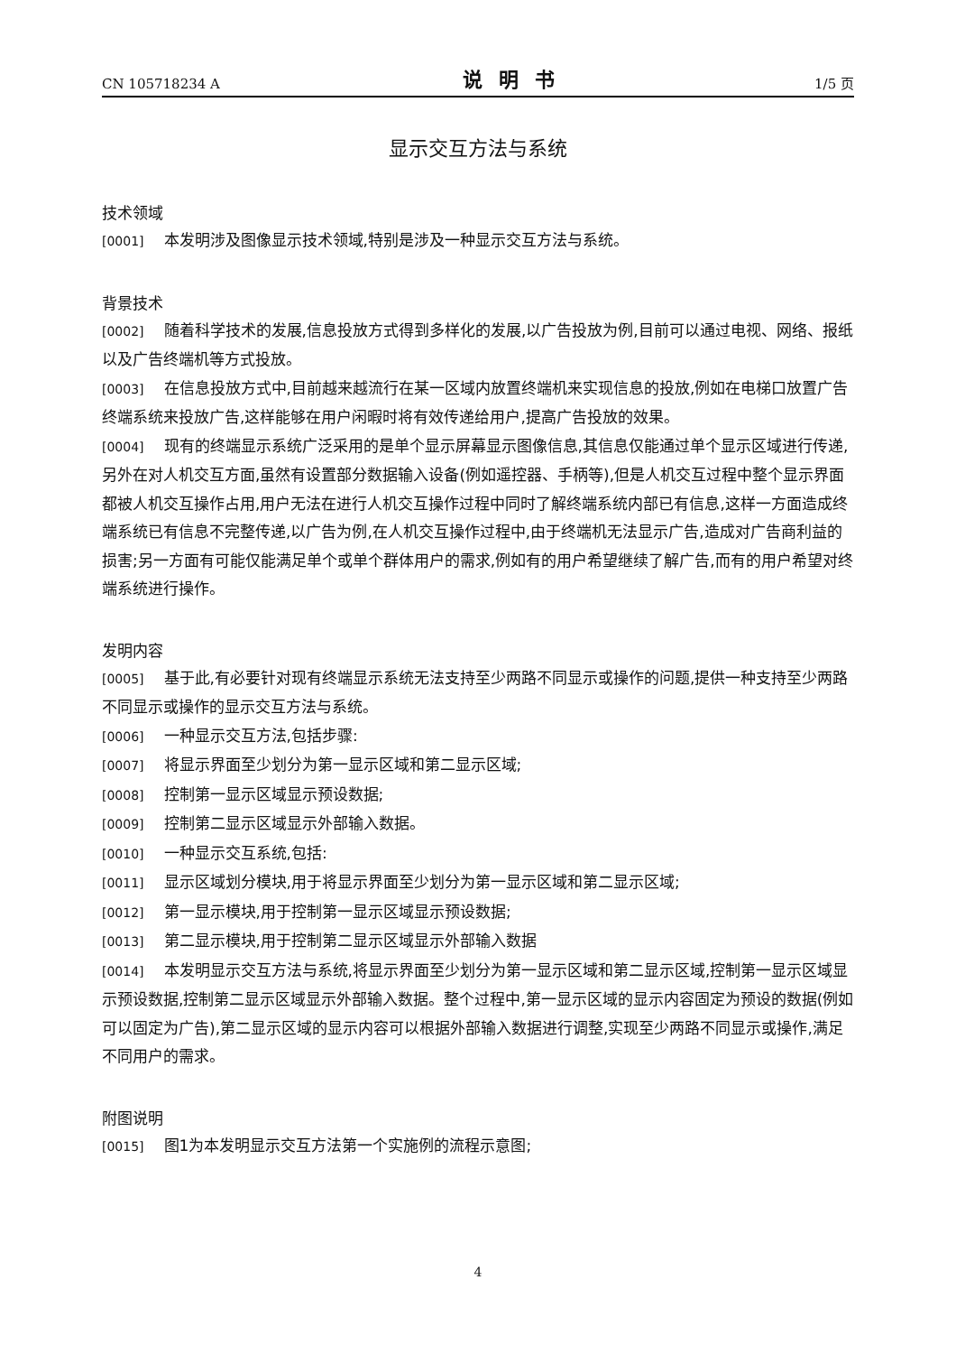CN 105718234 A 说明书 1/5 页
显示交互方法与系统
技术领域
[0001] 本发明涉及图像显示技术领域,特别是涉及一种显示交互方法与系统。
背景技术
[0002] 随着科学技术的发展,信息投放方式得到多样化的发展,以广告投放为例,目前可以通过电视、网络、报纸以及广告终端机等方式投放。
[0003] 在信息投放方式中,目前越来越流行在某一区域内放置终端机来实现信息的投放,例如在电梯口放置广告终端系统来投放广告,这样能够在用户闲暇时将有效传递给用户,提高广告投放的效果。
[0004] 现有的终端显示系统广泛采用的是单个显示屏幕显示图像信息,其信息仅能通过单个显示区域进行传递,另外在对人机交互方面,虽然有设置部分数据输入设备(例如遥控器、手柄等),但是人机交互过程中整个显示界面都被人机交互操作占用,用户无法在进行人机交互操作过程中同时了解终端系统内部已有信息,这样一方面造成终端系统已有信息不完整传递,以广告为例,在人机交互操作过程中,由于终端机无法显示广告,造成对广告商利益的损害;另一方面有可能仅能满足单个或单个群体用户的需求,例如有的用户希望继续了解广告,而有的用户希望对终端系统进行操作。
发明内容
[0005] 基于此,有必要针对现有终端显示系统无法支持至少两路不同显示或操作的问题,提供一种支持至少两路不同显示或操作的显示交互方法与系统。
[0006] 一种显示交互方法,包括步骤:
[0007] 将显示界面至少划分为第一显示区域和第二显示区域;
[0008] 控制第一显示区域显示预设数据;
[0009] 控制第二显示区域显示外部输入数据。
[0010] 一种显示交互系统,包括:
[0011] 显示区域划分模块,用于将显示界面至少划分为第一显示区域和第二显示区域;
[0012] 第一显示模块,用于控制第一显示区域显示预设数据;
[0013] 第二显示模块,用于控制第二显示区域显示外部输入数据
[0014] 本发明显示交互方法与系统,将显示界面至少划分为第一显示区域和第二显示区域,控制第一显示区域显示预设数据,控制第二显示区域显示外部输入数据。整个过程中,第一显示区域的显示内容固定为预设的数据(例如可以固定为广告),第二显示区域的显示内容可以根据外部输入数据进行调整,实现至少两路不同显示或操作,满足不同用户的需求。
附图说明
[0015] 图1为本发明显示交互方法第一个实施例的流程示意图;
4